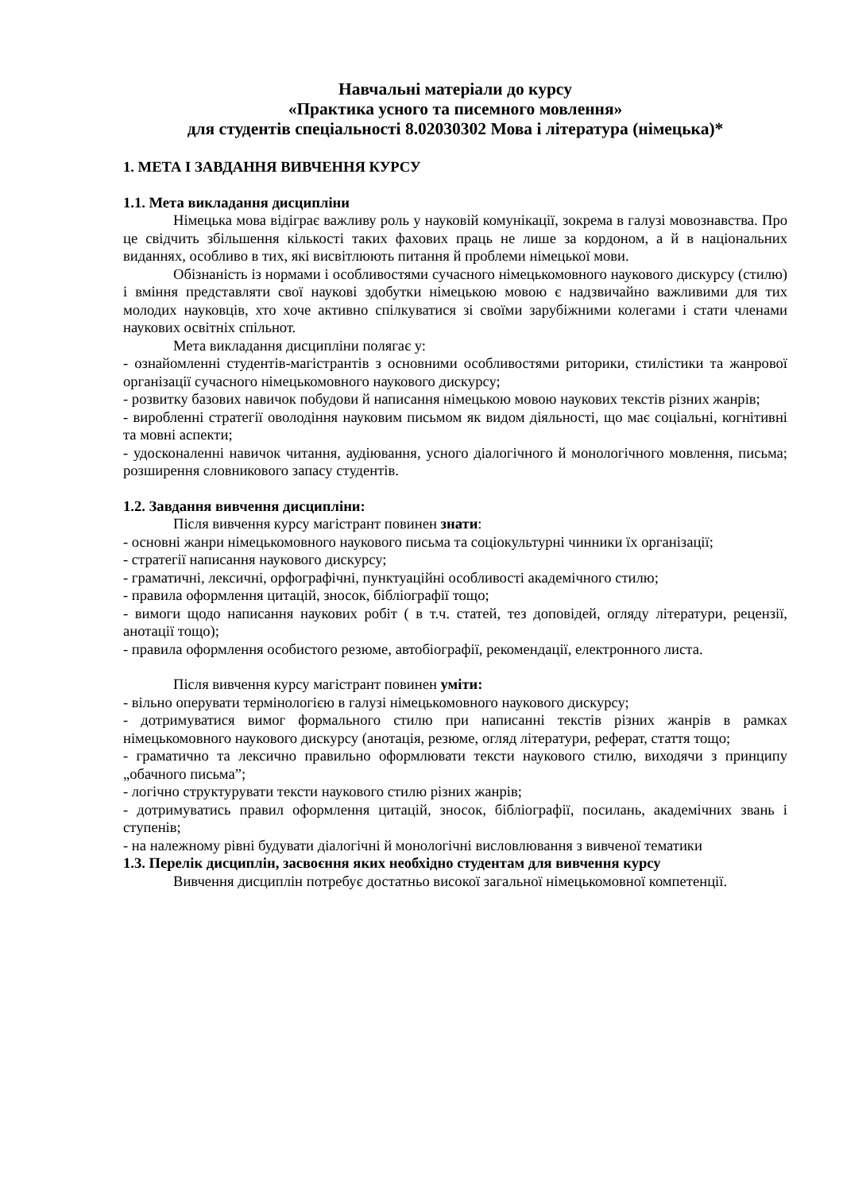Навчальні матеріали до курсу
«Практика усного та писемного мовлення»
для студентів спеціальності 8.02030302 Мова і література (німецька)*
1. МЕТА І ЗАВДАННЯ ВИВЧЕННЯ КУРСУ
1.1. Мета викладання дисципліни
Німецька мова відіграє важливу роль у науковій комунікації, зокрема в галузі мовознавства. Про це свідчить збільшення кількості таких фахових праць не лише за кордоном, а й в національних виданнях, особливо в тих, які висвітлюють питання й проблеми німецької мови.
Обізнаність із нормами і особливостями сучасного німецькомовного наукового дискурсу (стилю) і вміння представляти свої наукові здобутки німецькою мовою є надзвичайно важливими для тих молодих науковців, хто хоче активно спілкуватися зі своїми зарубіжними колегами і стати членами наукових освітніх спільнот.
Мета викладання дисципліни полягає у:
- ознайомленні студентів-магістрантів з основними особливостями риторики, стилістики та жанрової організації сучасного німецькомовного наукового дискурсу;
- розвитку базових навичок побудови й написання німецькою мовою наукових текстів різних жанрів;
- виробленні стратегії оволодіння науковим письмом як видом діяльності, що має соціальні, когнітивні та мовні аспекти;
- удосконаленні навичок читання, аудіювання, усного діалогічного й монологічного мовлення, письма; розширення словникового запасу студентів.
1.2. Завдання вивчення дисципліни:
Після вивчення курсу магістрант повинен знати:
- основні жанри німецькомовного наукового письма та соціокультурні чинники їх організації;
- стратегії написання наукового дискурсу;
- граматичні, лексичні, орфографічні, пунктуаційні особливості академічного стилю;
- правила оформлення цитацій, зносок, бібліографії тощо;
- вимоги щодо написання наукових робіт ( в т.ч. статей, тез доповідей, огляду літератури, рецензії, анотації тощо);
- правила оформлення особистого резюме, автобіографії, рекомендації, електронного листа.
Після вивчення курсу магістрант повинен уміти:
- вільно оперувати термінологією в галузі німецькомовного наукового дискурсу;
- дотримуватися вимог формального стилю при написанні текстів різних жанрів в рамках німецькомовного наукового дискурсу (анотація, резюме, огляд літератури, реферат, стаття тощо;
- граматично та лексично правильно оформлювати тексти наукового стилю, виходячи з принципу „обачного письма”;
- логічно структурувати тексти наукового стилю різних жанрів;
- дотримуватись правил оформлення цитацій, зносок, бібліографії, посилань, академічних звань і ступенів;
- на належному рівні будувати діалогічні й монологічні висловлювання з вивченої тематики
1.3. Перелік дисциплін, засвоєння яких необхідно студентам для вивчення курсу
Вивчення дисциплін потребує достатньо високої загальної німецькомовної компетенції.